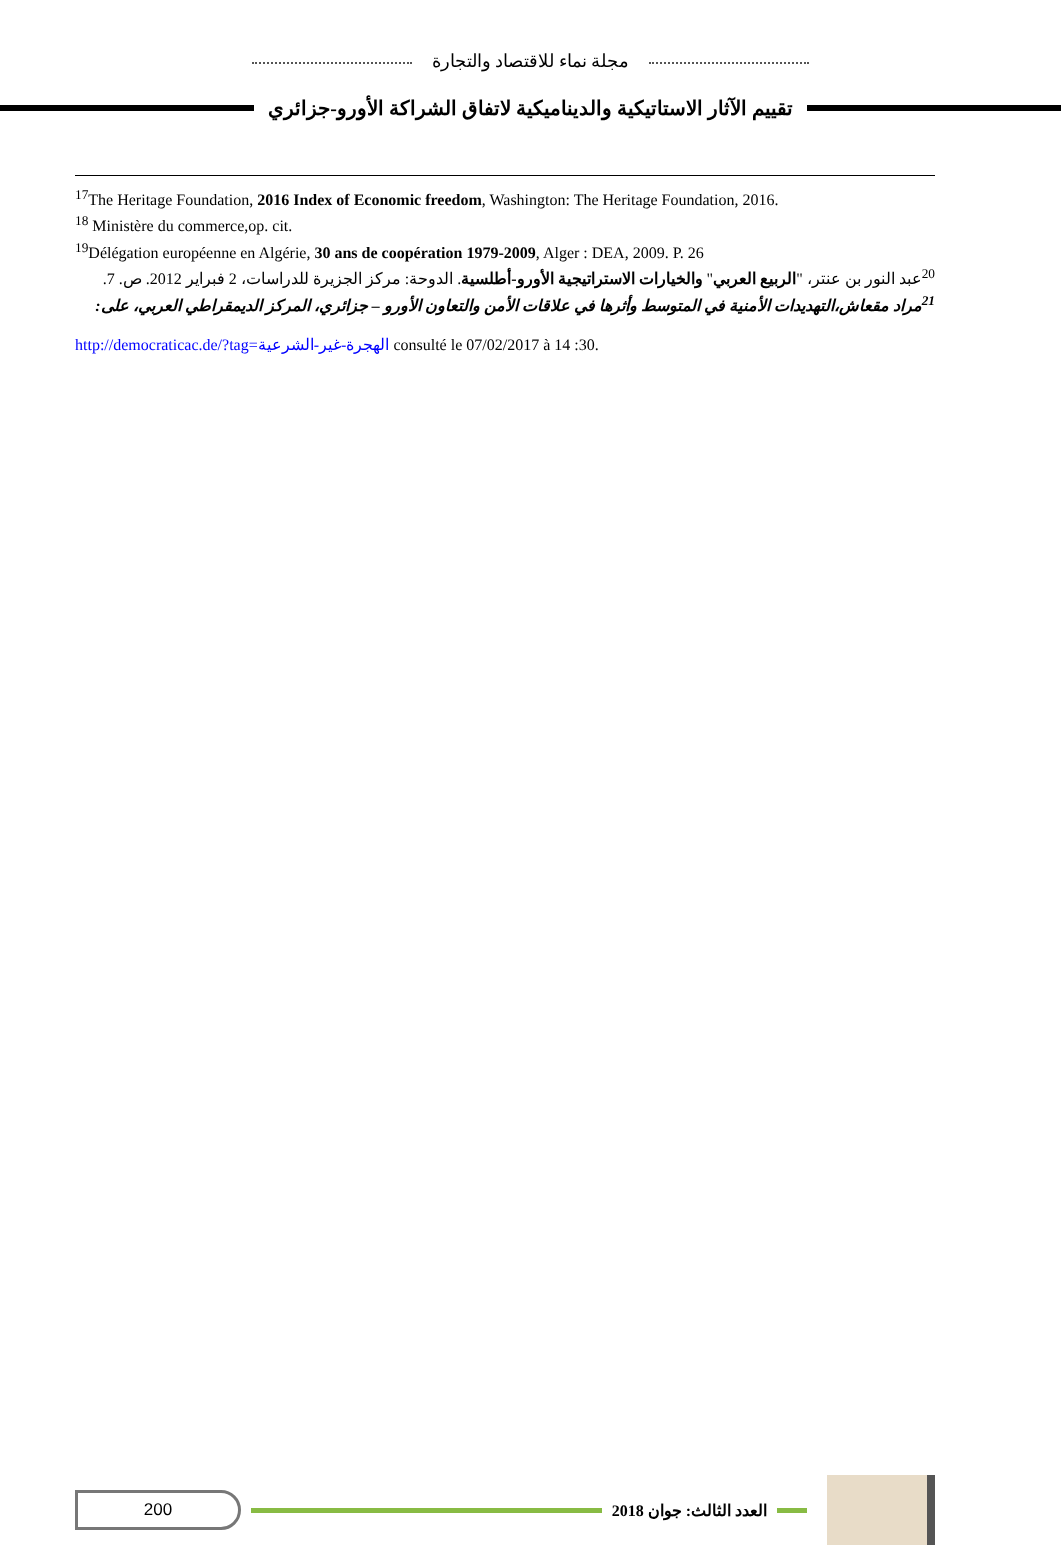مجلة نماء للاقتصاد والتجارة
تقييم الآثار الاستاتيكية والديناميكية لاتفاق الشراكة الأورو-جزائري
<sup>17</sup> The Heritage Foundation, 2016 Index of Economic freedom, Washington: The Heritage Foundation, 2016.
<sup>18</sup> Ministère du commerce,op. cit.
<sup>19</sup> Délégation européenne en Algérie, 30 ans de coopération 1979-2009, Alger : DEA, 2009. P. 26
<sup>20</sup> عبد النور بن عنتر، "الربيع العربي" والخيارات الاستراتيجية الأورو-أطلسية. الدوحة: مركز الجزيرة للدراسات، 2 فبراير 2012. ص. 7.
<sup>21</sup> مراد مقعاش،التهديدات الأمنية في المتوسط وأثرها في علاقات الأمن والتعاون الأورو – جزائري، المركز الديمقراطي العربي، على:
http://democraticac.de/?tag=الهجرة-غير-الشرعية consulté le 07/02/2017 à 14 :30.
200
العدد الثالث: جوان 2018